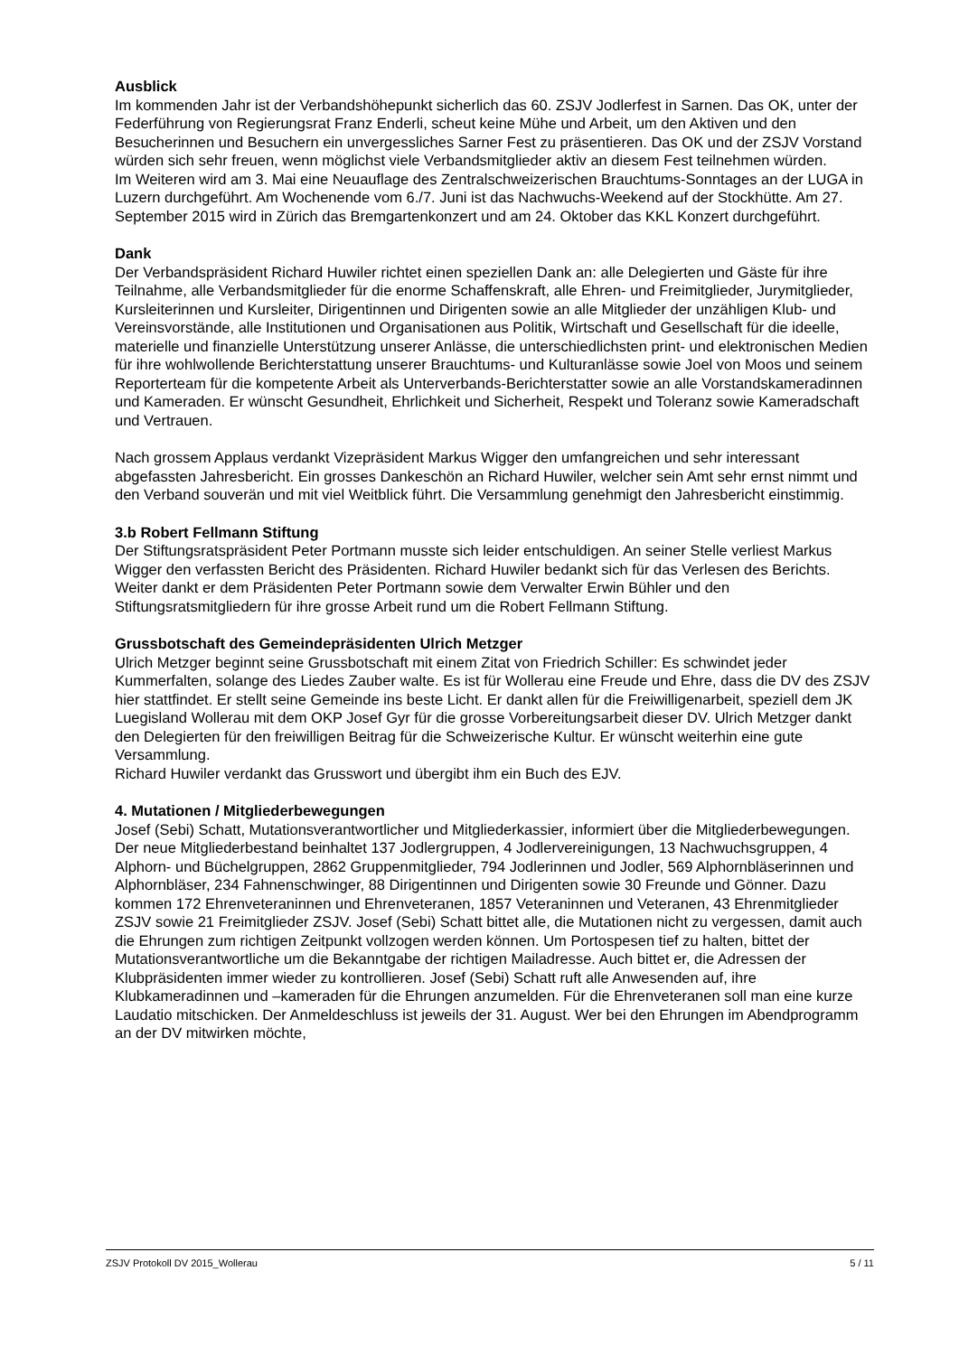Ausblick
Im kommenden Jahr ist der Verbandshöhepunkt sicherlich das 60. ZSJV Jodlerfest in Sarnen. Das OK, unter der Federführung von Regierungsrat Franz Enderli, scheut keine Mühe und Arbeit, um den Aktiven und den Besucherinnen und Besuchern ein unvergessliches Sarner Fest zu präsentieren. Das OK und der ZSJV Vorstand würden sich sehr freuen, wenn möglichst viele Verbandsmitglieder aktiv an diesem Fest teilnehmen würden.
Im Weiteren wird am 3. Mai eine Neuauflage des Zentralschweizerischen Brauchtums-Sonntages an der LUGA in Luzern durchgeführt. Am Wochenende vom 6./7. Juni ist das Nachwuchs-Weekend auf der Stockhütte. Am 27. September 2015 wird in Zürich das Bremgartenkonzert und am 24. Oktober das KKL Konzert durchgeführt.
Dank
Der Verbandspräsident Richard Huwiler richtet einen speziellen Dank an: alle Delegierten und Gäste für ihre Teilnahme, alle Verbandsmitglieder für die enorme Schaffenskraft, alle Ehren- und Freimitglieder, Jurymitglieder, Kursleiterinnen und Kursleiter, Dirigentinnen und Dirigenten sowie an alle Mitglieder der unzähligen Klub- und Vereinsvorstände, alle Institutionen und Organisationen aus Politik, Wirtschaft und Gesellschaft für die ideelle, materielle und finanzielle Unterstützung unserer Anlässe, die unterschiedlichsten print- und elektronischen Medien für ihre wohlwollende Berichterstattung unserer Brauchtums- und Kulturanlässe sowie Joel von Moos und seinem Reporterteam für die kompetente Arbeit als Unterverbands-Berichterstatter sowie an alle Vorstandskameradinnen und Kameraden. Er wünscht Gesundheit, Ehrlichkeit und Sicherheit, Respekt und Toleranz sowie Kameradschaft und Vertrauen.
Nach grossem Applaus verdankt Vizepräsident Markus Wigger den umfangreichen und sehr interessant abgefassten Jahresbericht. Ein grosses Dankeschön an Richard Huwiler, welcher sein Amt sehr ernst nimmt und den Verband souverän und mit viel Weitblick führt. Die Versammlung genehmigt den Jahresbericht einstimmig.
3.b Robert Fellmann Stiftung
Der Stiftungsratspräsident Peter Portmann musste sich leider entschuldigen. An seiner Stelle verliest Markus Wigger den verfassten Bericht des Präsidenten. Richard Huwiler bedankt sich für das Verlesen des Berichts. Weiter dankt er dem Präsidenten Peter Portmann sowie dem Verwalter Erwin Bühler und den Stiftungsratsmitgliedern für ihre grosse Arbeit rund um die Robert Fellmann Stiftung.
Grussbotschaft des Gemeindepräsidenten Ulrich Metzger
Ulrich Metzger beginnt seine Grussbotschaft mit einem Zitat von Friedrich Schiller: Es schwindet jeder Kummerfalten, solange des Liedes Zauber walte. Es ist für Wollerau eine Freude und Ehre, dass die DV des ZSJV hier stattfindet. Er stellt seine Gemeinde ins beste Licht. Er dankt allen für die Freiwilligenarbeit, speziell dem JK Luegisland Wollerau mit dem OKP Josef Gyr für die grosse Vorbereitungsarbeit dieser DV. Ulrich Metzger dankt den Delegierten für den freiwilligen Beitrag für die Schweizerische Kultur. Er wünscht weiterhin eine gute Versammlung.
Richard Huwiler verdankt das Grusswort und übergibt ihm ein Buch des EJV.
4. Mutationen / Mitgliederbewegungen
Josef (Sebi) Schatt, Mutationsverantwortlicher und Mitgliederkassier, informiert über die Mitgliederbewegungen. Der neue Mitgliederbestand beinhaltet 137 Jodlergruppen, 4 Jodlervereinigungen, 13 Nachwuchsgruppen, 4 Alphorn- und Büchelgruppen, 2862 Gruppenmitglieder, 794 Jodlerinnen und Jodler, 569 Alphornbläserinnen und Alphornbläser, 234 Fahnenschwinger, 88 Dirigentinnen und Dirigenten sowie 30 Freunde und Gönner. Dazu kommen 172 Ehrenveteraninnen und Ehrenveteranen, 1857 Veteraninnen und Veteranen, 43 Ehrenmitglieder ZSJV sowie 21 Freimitglieder ZSJV. Josef (Sebi) Schatt bittet alle, die Mutationen nicht zu vergessen, damit auch die Ehrungen zum richtigen Zeitpunkt vollzogen werden können. Um Portospesen tief zu halten, bittet der Mutationsverantwortliche um die Bekanntgabe der richtigen Mailadresse. Auch bittet er, die Adressen der Klubpräsidenten immer wieder zu kontrollieren. Josef (Sebi) Schatt ruft alle Anwesenden auf, ihre Klubkameradinnen und –kameraden für die Ehrungen anzumelden. Für die Ehrenveteranen soll man eine kurze Laudatio mitschicken. Der Anmeldeschluss ist jeweils der 31. August. Wer bei den Ehrungen im Abendprogramm an der DV mitwirken möchte,
ZSJV Protokoll DV 2015_Wollerau 5 / 11